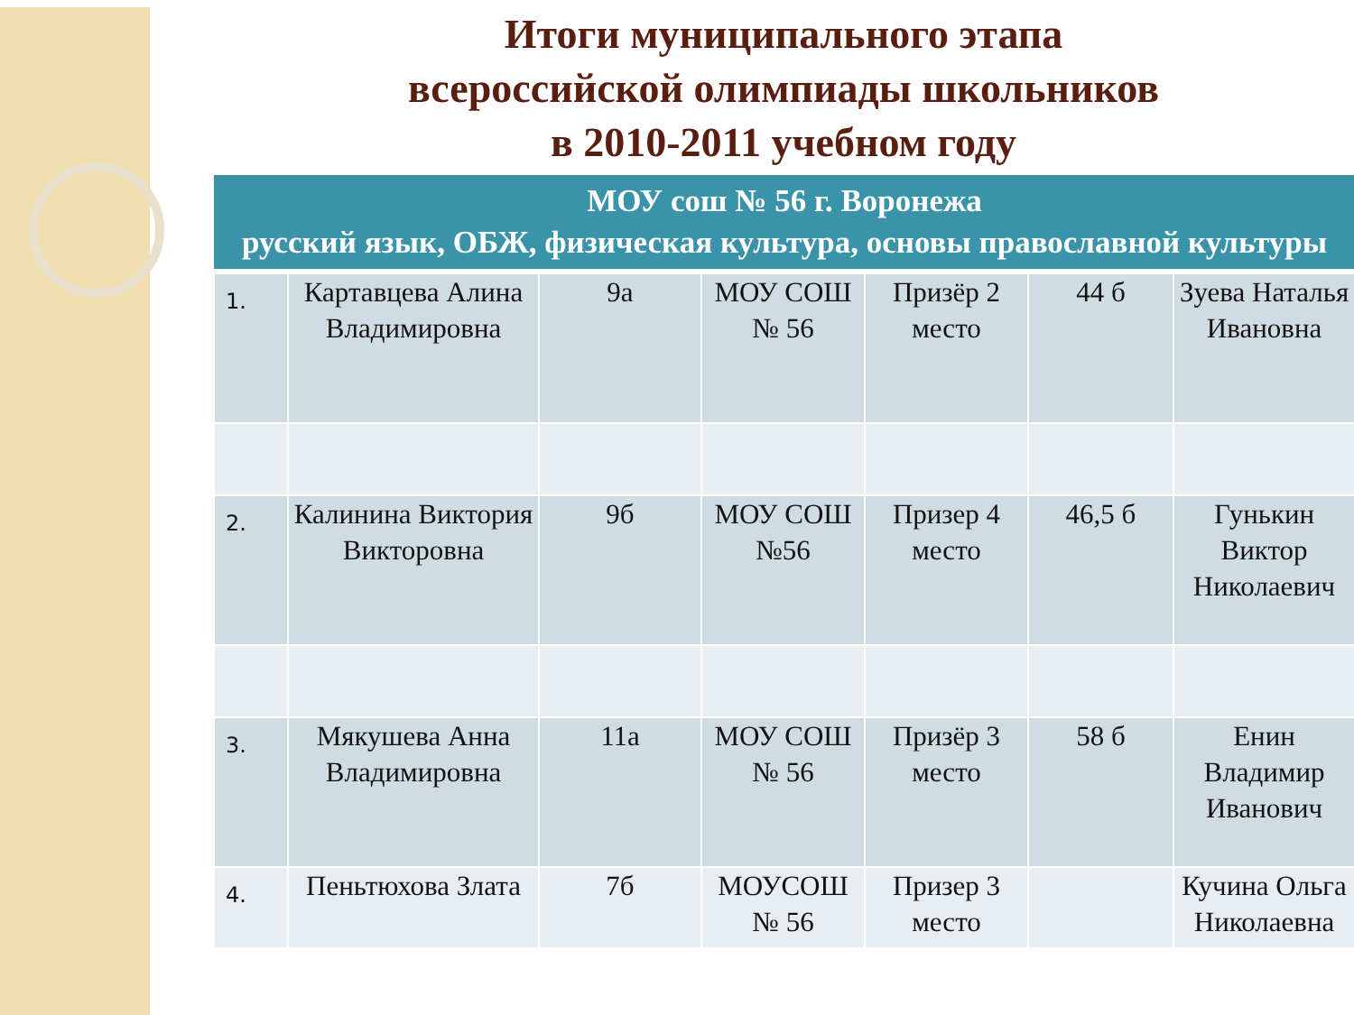Итоги муниципального этапа
всероссийской олимпиады школьников
в 2010-2011 учебном году
| МОУ сош № 56 г. Воронежа русский язык, ОБЖ, физическая культура, основы православной культуры | | | | | | |
| --- | --- | --- | --- | --- | --- | --- |
| 1. | Картавцева Алина Владимировна | 9а | МОУ СОШ № 56 | Призёр 2 место | 44 б | Зуева Наталья Ивановна |
| 2. | Калинина Виктория Викторовна | 9б | МОУ СОШ №56 | Призер 4 место | 46,5 б | Гунькин Виктор Николаевич |
| 3. | Мякушева Анна Владимировна | 11а | МОУ СОШ № 56 | Призёр 3 место | 58 б | Енин Владимир Иванович |
| 4. | Пеньтюхова Злата | 7б | МОУСОШ № 56 | Призер 3 место | | Кучина Ольга Николаевна |